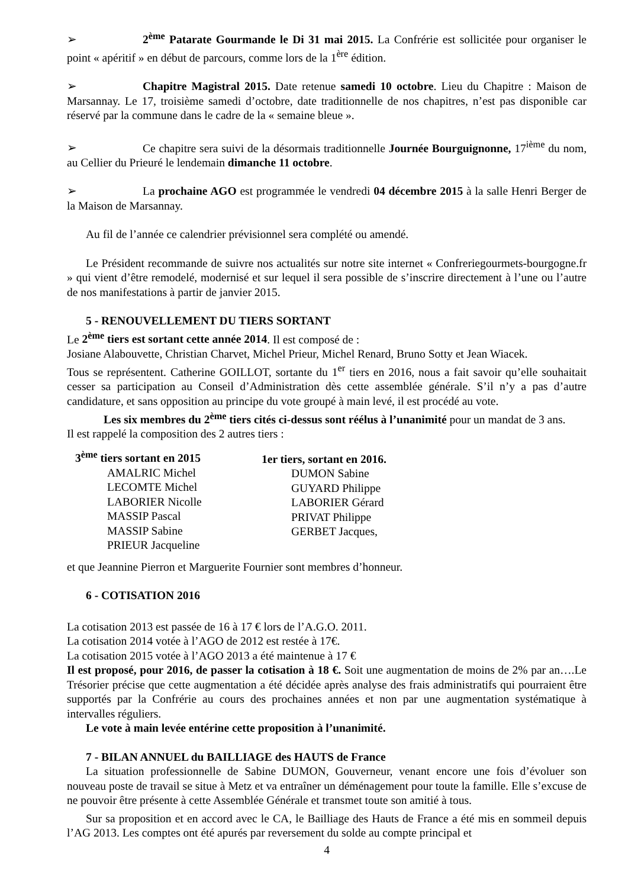➢ 2<sup>ème</sup> Patarate Gourmande le Di 31 mai 2015. La Confrérie est sollicitée pour organiser le point « apéritif » en début de parcours, comme lors de la 1<sup>ère</sup> édition.
➢ Chapitre Magistral 2015. Date retenue samedi 10 octobre. Lieu du Chapitre : Maison de Marsannay. Le 17, troisième samedi d’octobre, date traditionnelle de nos chapitres, n’est pas disponible car réservé par la commune dans le cadre de la « semaine bleue ».
➢ Ce chapitre sera suivi de la désormais traditionnelle Journée Bourguignonne, 17<sup>ième</sup> du nom, au Cellier du Prieuré le lendemain dimanche 11 octobre.
➢ La prochaine AGO est programmée le vendredi 04 décembre 2015 à la salle Henri Berger de la Maison de Marsannay.
Au fil de l’année ce calendrier prévisionnel sera complété ou amendé.
Le Président recommande de suivre nos actualités sur notre site internet « Confreriegourmets-bourgogne.fr » qui vient d’être remodelé, modernisé et sur lequel il sera possible de s’inscrire directement à l’une ou l’autre de nos manifestations à partir de janvier 2015.
5 - RENOUVELLEMENT DU TIERS SORTANT
Le 2<sup>ème</sup> tiers est sortant cette année 2014. Il est composé de :
Josiane Alabouvette, Christian Charvet, Michel Prieur, Michel Renard, Bruno Sotty et Jean Wiacek.
Tous se représentent. Catherine GOILLOT, sortante du 1<sup>er</sup> tiers en 2016, nous a fait savoir qu’elle souhaitait cesser sa participation au Conseil d’Administration dès cette assemblée générale. S’il n’y a pas d’autre candidature, et sans opposition au principe du vote groupé à main levé, il est procédé au vote.
Les six membres du 2<sup>ème</sup> tiers cités ci-dessus sont réélus à l’unanimité pour un mandat de 3 ans.
Il est rappelé la composition des 2 autres tiers :
3<sup>ème</sup> tiers sortant en 2015
AMALRIC Michel
LECOMTE Michel
LABORIER Nicolle
MASSIP Pascal
MASSIP Sabine
PRIEUR Jacqueline
1er tiers, sortant en 2016.
DUMON Sabine
GUYARD Philippe
LABORIER Gérard
PRIVAT Philippe
GERBET Jacques,
et que Jeannine Pierron et Marguerite Fournier sont membres d’honneur.
6 - COTISATION 2016
La cotisation 2013 est passée de 16 à 17 € lors de l’A.G.O. 2011.
La cotisation 2014 votée à l’AGO de 2012 est restée à 17€.
La cotisation 2015 votée à l’AGO 2013 a été maintenue à 17 €
Il est proposé, pour 2016, de passer la cotisation à 18 €. Soit une augmentation de moins de 2% par an….Le Trésorier précise que cette augmentation a été décidée après analyse des frais administratifs qui pourraient être supportés par la Confrérie au cours des prochaines années et non par une augmentation systématique à intervalles réguliers.
Le vote à main levée entérine cette proposition à l’unanimité.
7 - BILAN ANNUEL du BAILLIAGE des HAUTS de France
La situation professionnelle de Sabine DUMON, Gouverneur, venant encore une fois d’évoluer son nouveau poste de travail se situe à Metz et va entraîner un déménagement pour toute la famille. Elle s’excuse de ne pouvoir être présente à cette Assemblée Générale et transmet toute son amitié à tous.
Sur sa proposition et en accord avec le CA, le Bailliage des Hauts de France a été mis en sommeil depuis l’AG 2013. Les comptes ont été apurés par reversement du solde au compte principal et
4